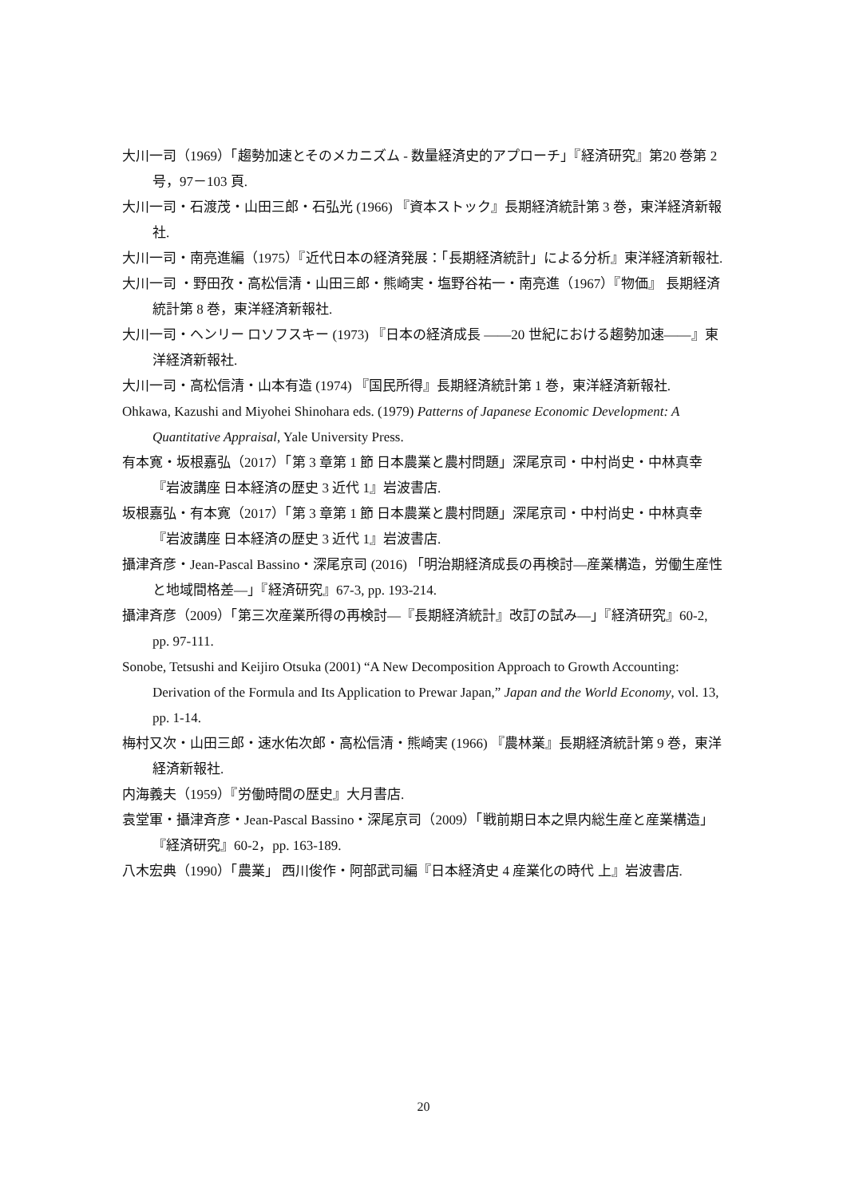大川一司（1969）「趨勢加速とそのメカニズム - 数量経済史的アプローチ」『経済研究』第20 巻第 2 号，97－103 頁.
大川一司・石渡茂・山田三郎・石弘光 (1966) 『資本ストック』長期経済統計第 3 巻，東洋経済新報社.
大川一司・南亮進編（1975）『近代日本の経済発展：「長期経済統計」による分析』東洋経済新報社.
大川一司 ・野田孜・高松信清・山田三郎・熊崎実・塩野谷祐一・南亮進（1967）『物価』 長期経済統計第 8 巻，東洋経済新報社.
大川一司・ヘンリー ロソフスキー (1973) 『日本の経済成長 ――20 世紀における趨勢加速――』東洋経済新報社.
大川一司・高松信清・山本有造 (1974) 『国民所得』長期経済統計第 1 巻，東洋経済新報社.
Ohkawa, Kazushi and Miyohei Shinohara eds. (1979) Patterns of Japanese Economic Development: A Quantitative Appraisal, Yale University Press.
有本寛・坂根嘉弘（2017）「第 3 章第 1 節 日本農業と農村問題」深尾京司・中村尚史・中林真幸『岩波講座 日本経済の歴史 3 近代 1』岩波書店.
坂根嘉弘・有本寛（2017）「第 3 章第 1 節 日本農業と農村問題」深尾京司・中村尚史・中林真幸『岩波講座 日本経済の歴史 3 近代 1』岩波書店.
攝津斉彦・Jean-Pascal Bassino・深尾京司 (2016) 「明治期経済成長の再検討―産業構造，労働生産性と地域間格差―」『経済研究』67-3, pp. 193-214.
攝津斉彦（2009）「第三次産業所得の再検討―『長期経済統計』改訂の試み―」『経済研究』60-2, pp. 97-111.
Sonobe, Tetsushi and Keijiro Otsuka (2001) “A New Decomposition Approach to Growth Accounting: Derivation of the Formula and Its Application to Prewar Japan,” Japan and the World Economy, vol. 13, pp. 1-14.
梅村又次・山田三郎・速水佑次郎・高松信清・熊崎実 (1966) 『農林業』長期経済統計第 9 巻，東洋経済新報社.
内海義夫（1959）『労働時間の歴史』大月書店.
袁堂軍・攝津斉彦・Jean-Pascal Bassino・深尾京司（2009）「戦前期日本之県内総生産と産業構造」『経済研究』60-2，pp. 163-189.
八木宏典（1990）「農業」 西川俊作・阿部武司編『日本経済史 4 産業化の時代 上』岩波書店.
20